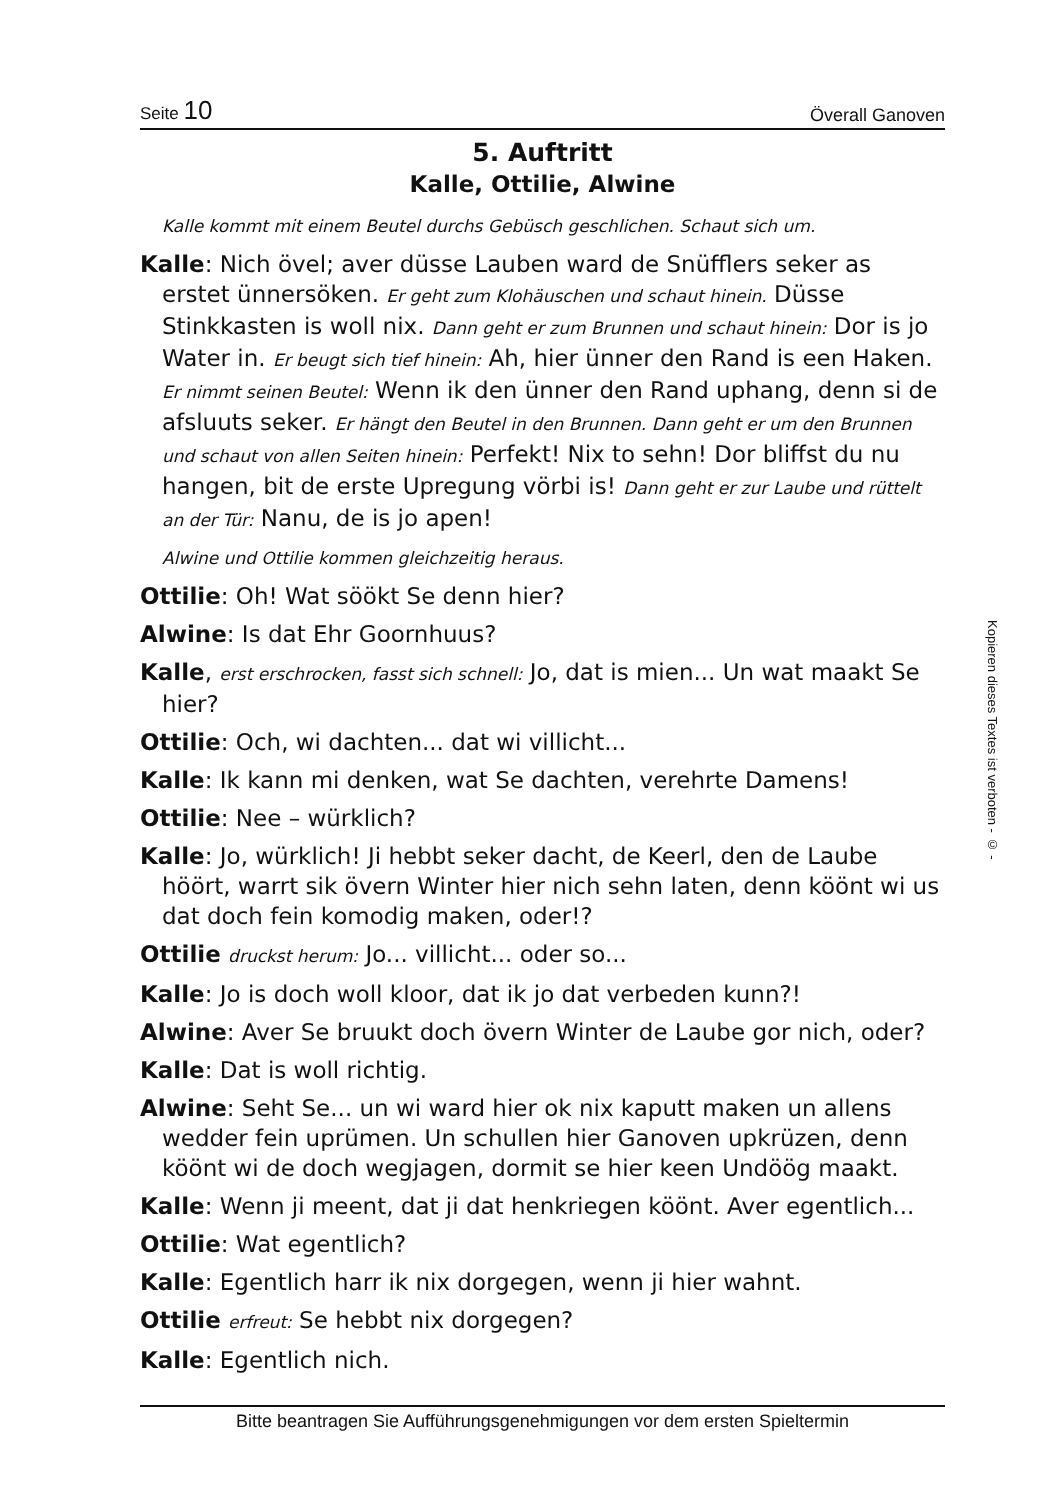Seite 10 Överall Ganoven
5. Auftritt
Kalle, Ottilie, Alwine
Kalle kommt mit einem Beutel durchs Gebüsch geschlichen. Schaut sich um.
Kalle: Nich övel; aver düsse Lauben ward de Snüfflers seker as erstet ünnersöken. Er geht zum Klohäuschen und schaut hinein. Düsse Stinkkasten is woll nix. Dann geht er zum Brunnen und schaut hinein: Dor is jo Water in. Er beugt sich tief hinein: Ah, hier ünner den Rand is een Haken. Er nimmt seinen Beutel: Wenn ik den ünner den Rand uphang, denn si de afsluuts seker. Er hängt den Beutel in den Brunnen. Dann geht er um den Brunnen und schaut von allen Seiten hinein: Perfekt! Nix to sehn! Dor bliffst du nu hangen, bit de erste Upregung vörbi is! Dann geht er zur Laube und rüttelt an der Tür: Nanu, de is jo apen!
Alwine und Ottilie kommen gleichzeitig heraus.
Ottilie: Oh! Wat söökt Se denn hier?
Alwine: Is dat Ehr Goornhuus?
Kalle, erst erschrocken, fasst sich schnell: Jo, dat is mien... Un wat maakt Se hier?
Ottilie: Och, wi dachten... dat wi villicht...
Kalle: Ik kann mi denken, wat Se dachten, verehrte Damens!
Ottilie: Nee – würklich?
Kalle: Jo, würklich! Ji hebbt seker dacht, de Keerl, den de Laube höört, warrt sik övern Winter hier nich sehn laten, denn köönt wi us dat doch fein komodig maken, oder!?
Ottilie druckst herum: Jo... villicht... oder so...
Kalle: Jo is doch woll kloor, dat ik jo dat verbeden kunn?!
Alwine: Aver Se bruukt doch övern Winter de Laube gor nich, oder?
Kalle: Dat is woll richtig.
Alwine: Seht Se... un wi ward hier ok nix kaputt maken un allens wedder fein uprümen. Un schullen hier Ganoven upkrüzen, denn köönt wi de doch wegjagen, dormit se hier keen Undöög maakt.
Kalle: Wenn ji meent, dat ji dat henkriegen köönt. Aver egentlich...
Ottilie: Wat egentlich?
Kalle: Egentlich harr ik nix dorgegen, wenn ji hier wahnt.
Ottilie erfreut: Se hebbt nix dorgegen?
Kalle: Egentlich nich.
Bitte beantragen Sie Aufführungsgenehmigungen vor dem ersten Spieltermin
Kopieren dieses Textes ist verboten - © -